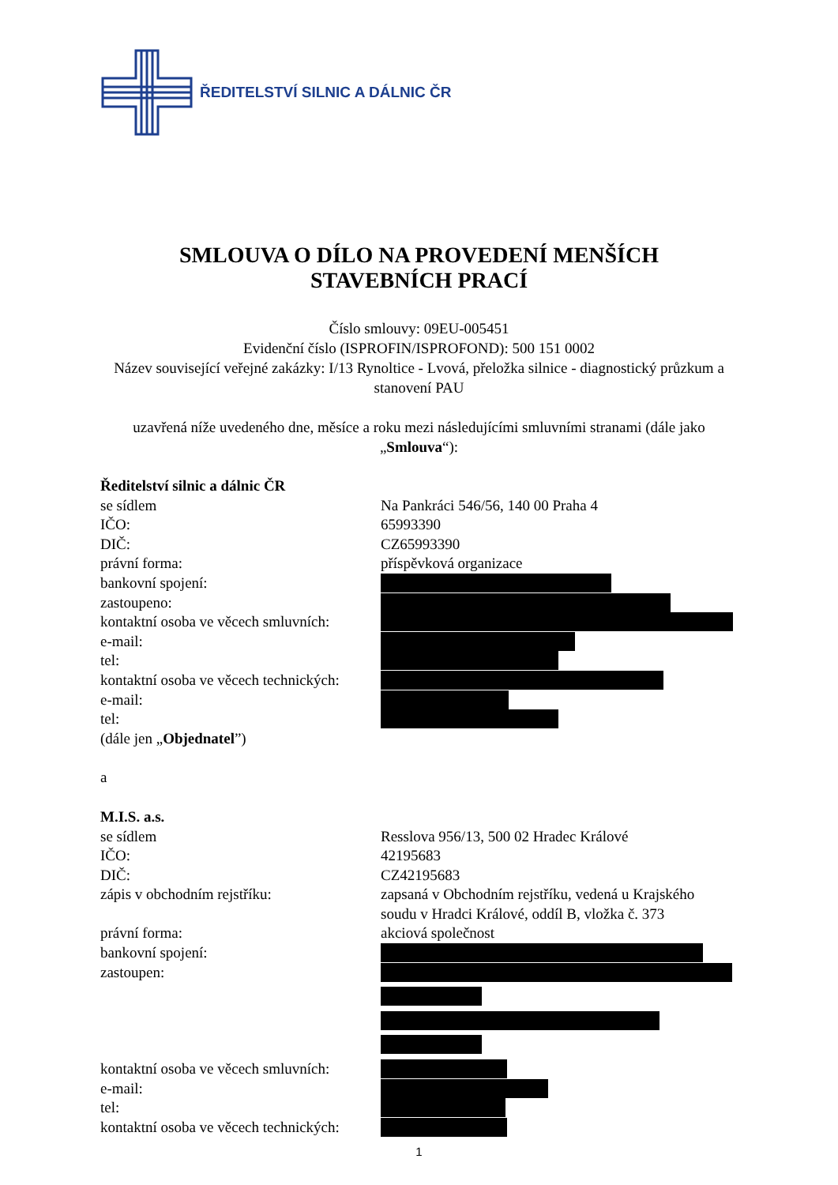ŘEDITELSTVÍ SILNIC A DÁLNIC ČR
SMLOUVA O DÍLO NA PROVEDENÍ MENŠÍCH
STAVEBNÍCH PRACÍ
Číslo smlouvy: 09EU-005451
Evidenční číslo (ISPROFIN/ISPROFOND): 500 151 0002
Název související veřejné zakázky: I/13 Rynoltice - Lvová, přeložka silnice - diagnostický průzkum a stanovení PAU
uzavřená níže uvedeného dne, měsíce a roku mezi následujícími smluvními stranami (dále jako „Smlouva“):
Ředitelství silnic a dálnic ČR
se sídlem Na Pankráci 546/56, 140 00 Praha 4
IČO: 65993390
DIČ: CZ65993390
právní forma: příspěvková organizace
bankovní spojení:
zastoupeno:
kontaktní osoba ve věcech smluvních:
e-mail:
tel:
kontaktní osoba ve věcech technických:
e-mail:
tel:
(dále jen „ Objednatel”)
a
M.I.S. a.s.
se sídlem Resslova 956/13, 500 02 Hradec Králové
IČO: 42195683
DIČ: CZ42195683
zápis v obchodním rejstříku: zapsaná v Obchodním rejstříku, vedená u Krajského
soudu v Hradci Králové, oddíl B, vložka č. 373
právní forma: akciová společnost
bankovní spojení:
zastoupen:
kontaktní osoba ve věcech smluvních:
e-mail:
tel:
kontaktní osoba ve věcech technických:
1